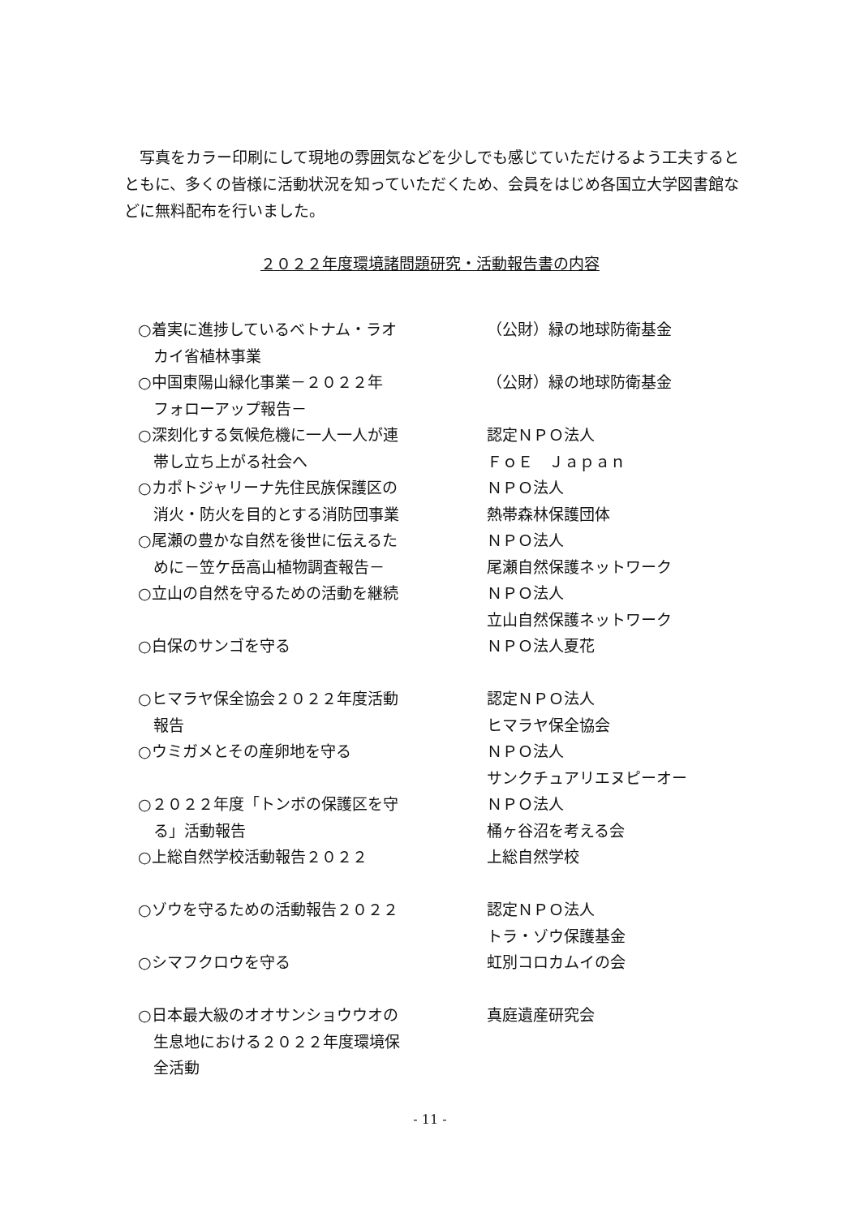写真をカラー印刷にして現地の雰囲気などを少しでも感じていただけるよう工夫するとともに、多くの皆様に活動状況を知っていただくため、会員をはじめ各国立大学図書館などに無料配布を行いました。
２０２２年度環境諸問題研究・活動報告書の内容
| ○着実に進捗しているベトナム・ラオ カイ省植林事業 | （公財）緑の地球防衛基金 |
| ○中国東陽山緑化事業－２０２２年 フォローアップ報告－ | （公財）緑の地球防衛基金 |
| ○深刻化する気候危機に一人一人が連 帯し立ち上がる社会へ | 認定ＮＰＯ法人 ＦｏＥ Ｊａｐａｎ |
| ○カポトジャリーナ先住民族保護区の 消火・防火を目的とする消防団事業 | ＮＰＯ法人 熱帯森林保護団体 |
| ○尾瀬の豊かな自然を後世に伝えるた めに－笠ケ岳高山植物調査報告－ | ＮＰＯ法人 尾瀬自然保護ネットワーク |
| ○立山の自然を守るための活動を継続 | ＮＰＯ法人 立山自然保護ネットワーク |
| ○白保のサンゴを守る | ＮＰＯ法人夏花 |
| ○ヒマラヤ保全協会２０２２年度活動 報告 | 認定ＮＰＯ法人 ヒマラヤ保全協会 |
| ○ウミガメとその産卵地を守る | ＮＰＯ法人 サンクチュアリエヌピーオー |
| ○２０２２年度「トンボの保護区を守 る」活動報告 | ＮＰＯ法人 桶ヶ谷沼を考える会 |
| ○上総自然学校活動報告２０２２ | 上総自然学校 |
| ○ゾウを守るための活動報告２０２２ | 認定ＮＰＯ法人 トラ・ゾウ保護基金 |
| ○シマフクロウを守る | 虹別コロカムイの会 |
| ○日本最大級のオオサンショウウオの 生息地における２０２２年度環境保 全活動 | 真庭遺産研究会 |
- 11 -